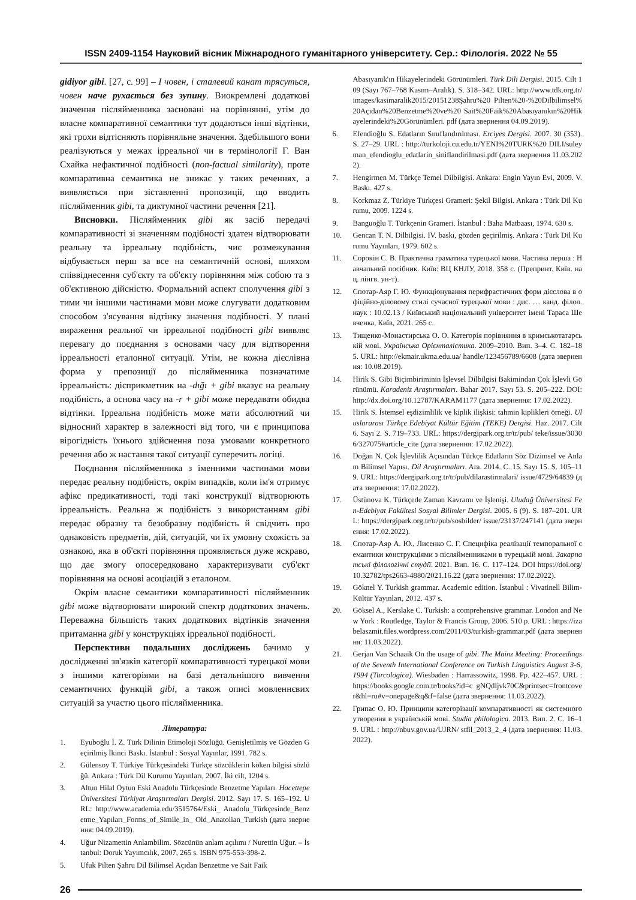ISSN 2409-1154 Науковий вісник Міжнародного гуманітарного університету. Сер.: Філологія. 2022 № 55
gidiyor gibi. [27, с. 99] – І човен, і сталевий канат трясуться, човен наче рухається без зупину. Виокремлені додаткові значення післяйменника засновані на порівнянні, утім до власне компаративної семантики тут додаються інші відтінки, які трохи відтісняють порівняльне значення. Здебільшого вони реалізуються у межах ірреальної чи в термінології Г. Ван Схайка нефактичної подібності (non-factual similarity), проте компаративна семантика не зникає у таких реченнях, а виявляється при зіставленні пропозиції, що вводить післяйменник gibi, та диктумної частини речення [21].
Висновки. Післяйменник gibi як засіб передачі компаративності зі значенням подібності здатен відтворювати реальну та ірреальну подібність, чиє розмежування відбувається перш за все на семантичній основі, шляхом співвіднесення суб'єкту та об'єкту порівняння між собою та з об'єктивною дійсністю. Формальний аспект сполучення gibi з тими чи іншими частинами мови може слугувати додатковим способом з'ясування відтінку значення подібності. У плані вираження реальної чи ірреальної подібності gibi виявляє перевагу до поєднання з основами часу для відтворення ірреальності еталонної ситуації. Утім, не кожна дієслівна форма у препозиції до післяйменника позначатиме ірреальність: дієприкметник на -dığı + gibi вказує на реальну подібність, а основа часу на -r + gibi може передавати обидва відтінки. Ірреальна подібність може мати абсолютний чи відносний характер в залежності від того, чи є принципова вірогідність їхнього здійснення поза умовами конкретного речення або ж настання такої ситуації суперечить логіці.
Поєднання післяйменника з іменними частинами мови передає реальну подібність, окрім випадків, коли ім'я отримує афікс предикативності, тоді такі конструкції відтворюють ірреальність. Реальна ж подібність з використанням gibi передає образну та безобразну подібність й свідчить про однаковість предметів, дій, ситуацій, чи їх умовну схожість за ознакою, яка в об'єкті порівняння проявляється дуже яскраво, що дає змогу опосередковано характеризувати суб'єкт порівняння на основі асоціацій з еталоном.
Окрім власне семантики компаративності післяйменник gibi може відтворювати широкий спектр додаткових значень. Переважна більшість таких додаткових відтінків значення притаманна gibi у конструкціях ірреальної подібності.
Перспективи подальших досліджень бачимо у дослідженні зв'язків категорії компаративності турецької мови з іншими категоріями на базі детальнішого вивчення семантичних функцій gibi, а також описі мовленнєвих ситуацій за участю цього післяйменника.
Література:
1. Eyuboğlu İ. Z. Türk Dilinin Etimoloji Sözlüğü. Genişletilmiş ve Gözden Geçirilmiş İkinci Baskı. İstanbul : Sosyal Yayınlar, 1991. 782 s.
2. Gülensoy T. Türkiye Türkçesindeki Türkçe sözcüklerin köken bilgisi sözlüğü. Ankara : Türk Dil Kurumu Yayınları, 2007. İki cilt, 1204 s.
3. Altun Hilal Oytun Eski Anadolu Türkçesinde Benzetme Yapıları. Hacettepe Üniversitesi Türkiyat Araştırmaları Dergisi. 2012. Sayı 17. S. 165–192. URL: http://www.academia.edu/3515764/Eski_ Anadolu_Türkçesinde_Benzetme_Yapıları_Forms_of_Simile_in_ Old_Anatolian_Turkish (дата звернення: 04.09.2019).
4. Uğur Nizamettin Anlambilim. Sözcünün anlam açılımı / Nurettin Uğur. – İstanbul: Doruk Yayımcılık, 2007, 265 s. ISBN 975-553-398-2.
5. Ufuk Pilten Şahru Dil Bilimsel Açıdan Benzetme ve Sait Faik
Abasıyanık'ın Hikayelerindeki Görünümleri. Türk Dili Dergisi. 2015. Cilt 109 (Sayı 767–768 Kasım–Aralık). S. 318–342. URL: http://www.tdk.org.tr/images/kasimaralik2015/20151238Şahru%20 Pilten%20-%20Dilbilimsel%20Açıdan%20Benzetme%20ve%20 Sait%20Faik%20Abasıyanıkın%20Hikayelerindeki%20Görünümleri. pdf (дата звернення 04.09.2019).
6. Efendioğlu S. Edatların Sınıflandırılması. Erciyes Dergisi. 2007. 30 (353). S. 27–29. URL : http://turkoloji.cu.edu.tr/YENI%20TURK%20 DILI/suleyman_efendioglu_edatlarin_siniflandirilmasi.pdf (дата звернення 11.03.2022).
7. Hengirmen M. Türkçe Temel Dilbilgisi. Ankara: Engin Yayın Evi, 2009. V. Baskı. 427 s.
8. Korkmaz Z. Türkiye Türkçesi Grameri: Şekil Bilgisi. Ankara : Türk Dil Kurumu, 2009. 1224 s.
9. Banguoğlu T. Türkçenin Grameri. İstanbul : Baha Matbaası, 1974. 630 s.
10. Gencan T. N. Dilbilgisi. IV. baskı, gözden geçirilmiş. Ankara : Türk Dil Kurumu Yayınları, 1979. 602 s.
11. Сорокін С. В. Практична граматика турецької мови. Частина перша : Навчальний посібник. Київ: ВЦ КНЛУ, 2018. 358 с. (Препринт. Київ. нац. лінгв. ун-т).
12. Спотар-Аяр Г. Ю. Функціонування перифрастичних форм дієслова в офіційно-діловому стилі сучасної турецької мови : дис. … канд. філол. наук : 10.02.13 / Київський національний університет імені Тараса Шевченка, Київ, 2021. 265 с.
13. Тищенко-Монастирська О. О. Категорія порівняння в кримськотатарській мові. Українська Орієнталістика. 2009–2010. Вип. 3–4. С. 182–185. URL: http://ekmair.ukma.edu.ua/ handle/123456789/6608 (дата звернення: 10.08.2019).
14. Hirik S. Gibi Biçimbiriminin İşlevsel Dilbilgisi Bakimindan Çok İşlevli Görünümü. Karadeniz Araştırmaları. Bahar 2017. Sayı 53. S. 205–222. DOI: http://dx.doi.org/10.12787/KARAM1177 (дата звернення: 17.02.2022).
15. Hirik S. İstemsel eşdizimlilik ve kiplik ilişkisi: tahmin kiplikleri örneği. Uluslararası Türkçe Edebiyat Kültür Eğitim (TEKE) Dergisi. Haz. 2017. Cilt 6. Sayı 2. S. 719–733. URL: https://dergipark.org.tr/tr/pub/ teke/issue/30306/327075#article_cite (дата звернення: 17.02.2022).
16. Doğan N. Çok İşlevlilik Açısından Türkçe Edatların Söz Dizimsel ve Anlam Bilimsel Yapısı. Dil Araştırmaları. Ara. 2014. С. 15. Sayı 15. S. 105–119. URL: https://dergipark.org.tr/tr/pub/dilarastirmalari/ issue/4729/64839 (дата звернення: 17.02.2022).
17. Üstünova K. Türkçede Zaman Kavramı ve İşlenişi. Uludağ Üniversitesi Fen-Edebiyat Fakültesi Sosyal Bilimler Dergisi. 2005. 6 (9). S. 187–201. URL: https://dergipark.org.tr/tr/pub/sosbilder/ issue/23137/247141 (дата звернення: 17.02.2022).
18. Спотар-Аяр А. Ю., Лисенко С. Г. Специфіка реалізації темпоральної семантики конструкціями з післяйменниками в турецькій мові. Закарпатські філологічні студії. 2021. Вип. 16. С. 117–124. DOI https://doi.org/10.32782/tps2663-4880/2021.16.22 (дата звернення: 17.02.2022).
19. Göknel Y. Turkish grammar. Academic edition. İstanbul : Vivatinell Bilim-Kültür Yayınları, 2012. 437 s.
20. Göksel A., Kerslake C. Turkish: a comprehensive grammar. London and New York : Routledge, Taylor & Francis Group, 2006. 510 p. URL : https://izabelaszmit.files.wordpress.com/2011/03/turkish-grammar.pdf (дата звернення: 11.03.2022).
21. Gerjan Van Schaaik On the usage of gibi. The Mainz Meeting: Proceedings of the Seventh International Conference on Turkish Linguistics August 3-6, 1994 (Turcologica). Wiesbaden : Harrassowitz, 1998. Pp. 422–457. URL : https://books.google.com.tr/books?id=c gNQdljvk70C&printsec=frontcover&hl=ru#v=onepage&q&f=false (дата звернення: 11.03.2022).
22. Грипас О. Ю. Принципи категорізації компаративності як системного утворення в українській мові. Studia philologica. 2013. Вип. 2. С. 16–19. URL : http://nbuv.gov.ua/UJRN/ stfil_2013_2_4 (дата звернення: 11.03.2022).
26